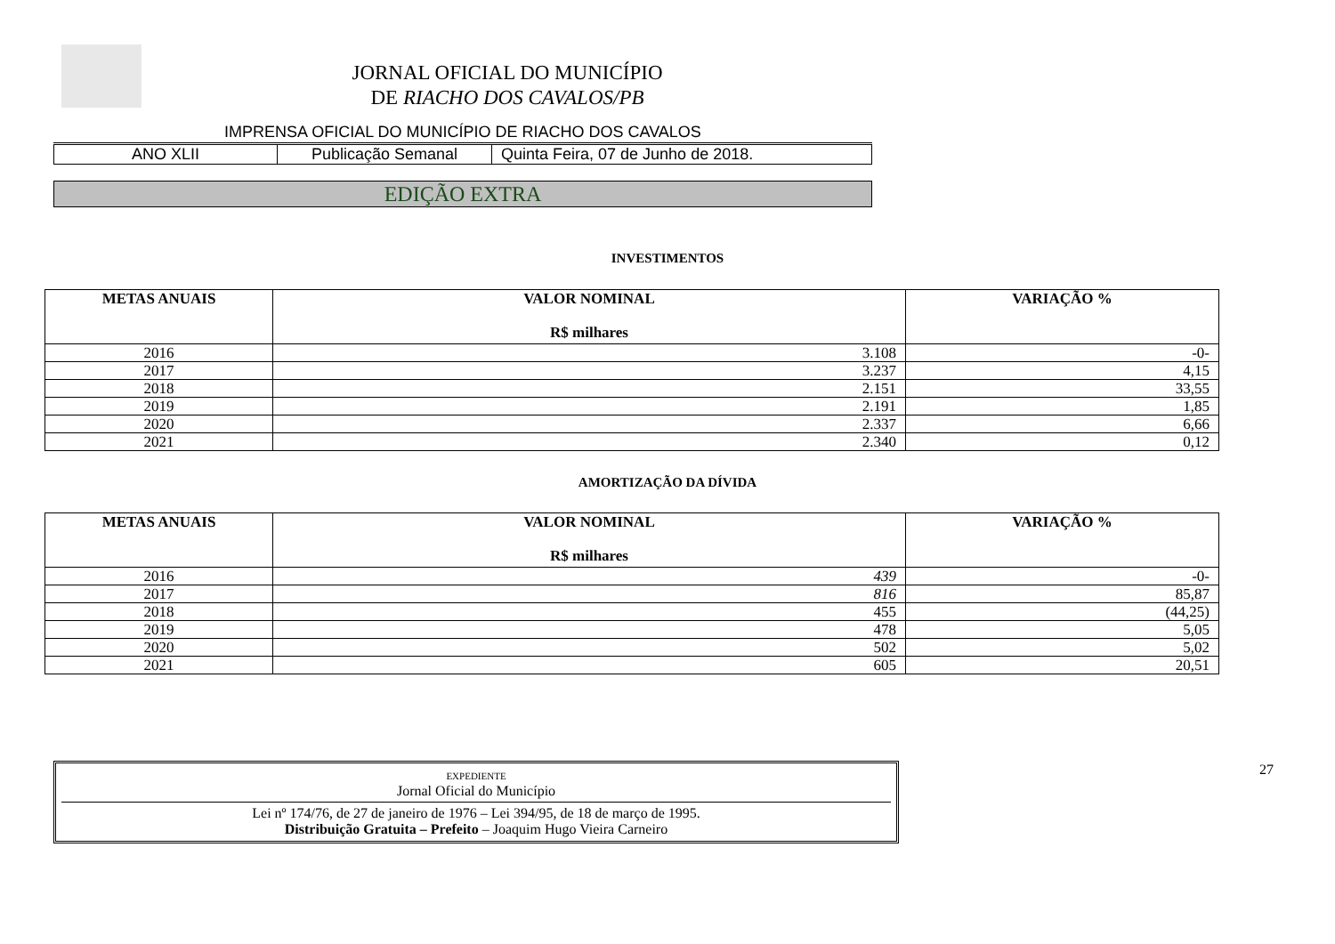JORNAL OFICIAL DO MUNICÍPIO
DE RIACHO DOS CAVALOS/PB
IMPRENSA OFICIAL DO MUNICÍPIO DE RIACHO DOS CAVALOS
| ANO XLII | Publicação Semanal | Quinta Feira, 07 de Junho de 2018. |
EDIÇÃO EXTRA
INVESTIMENTOS
| METAS ANUAIS | VALOR NOMINAL R$ milhares | VARIAÇÃO % |
| --- | --- | --- |
| 2016 | 3.108 | -0- |
| 2017 | 3.237 | 4,15 |
| 2018 | 2.151 | 33,55 |
| 2019 | 2.191 | 1,85 |
| 2020 | 2.337 | 6,66 |
| 2021 | 2.340 | 0,12 |
AMORTIZAÇÃO DA DÍVIDA
| METAS ANUAIS | VALOR NOMINAL R$ milhares | VARIAÇÃO % |
| --- | --- | --- |
| 2016 | 439 | -0- |
| 2017 | 816 | 85,87 |
| 2018 | 455 | (44,25) |
| 2019 | 478 | 5,05 |
| 2020 | 502 | 5,02 |
| 2021 | 605 | 20,51 |
EXPEDIENTE
Jornal Oficial do Município
Lei nº 174/76, de 27 de janeiro de 1976 – Lei 394/95, de 18 de março de 1995.
Distribuição Gratuita – Prefeito – Joaquim Hugo Vieira Carneiro
27